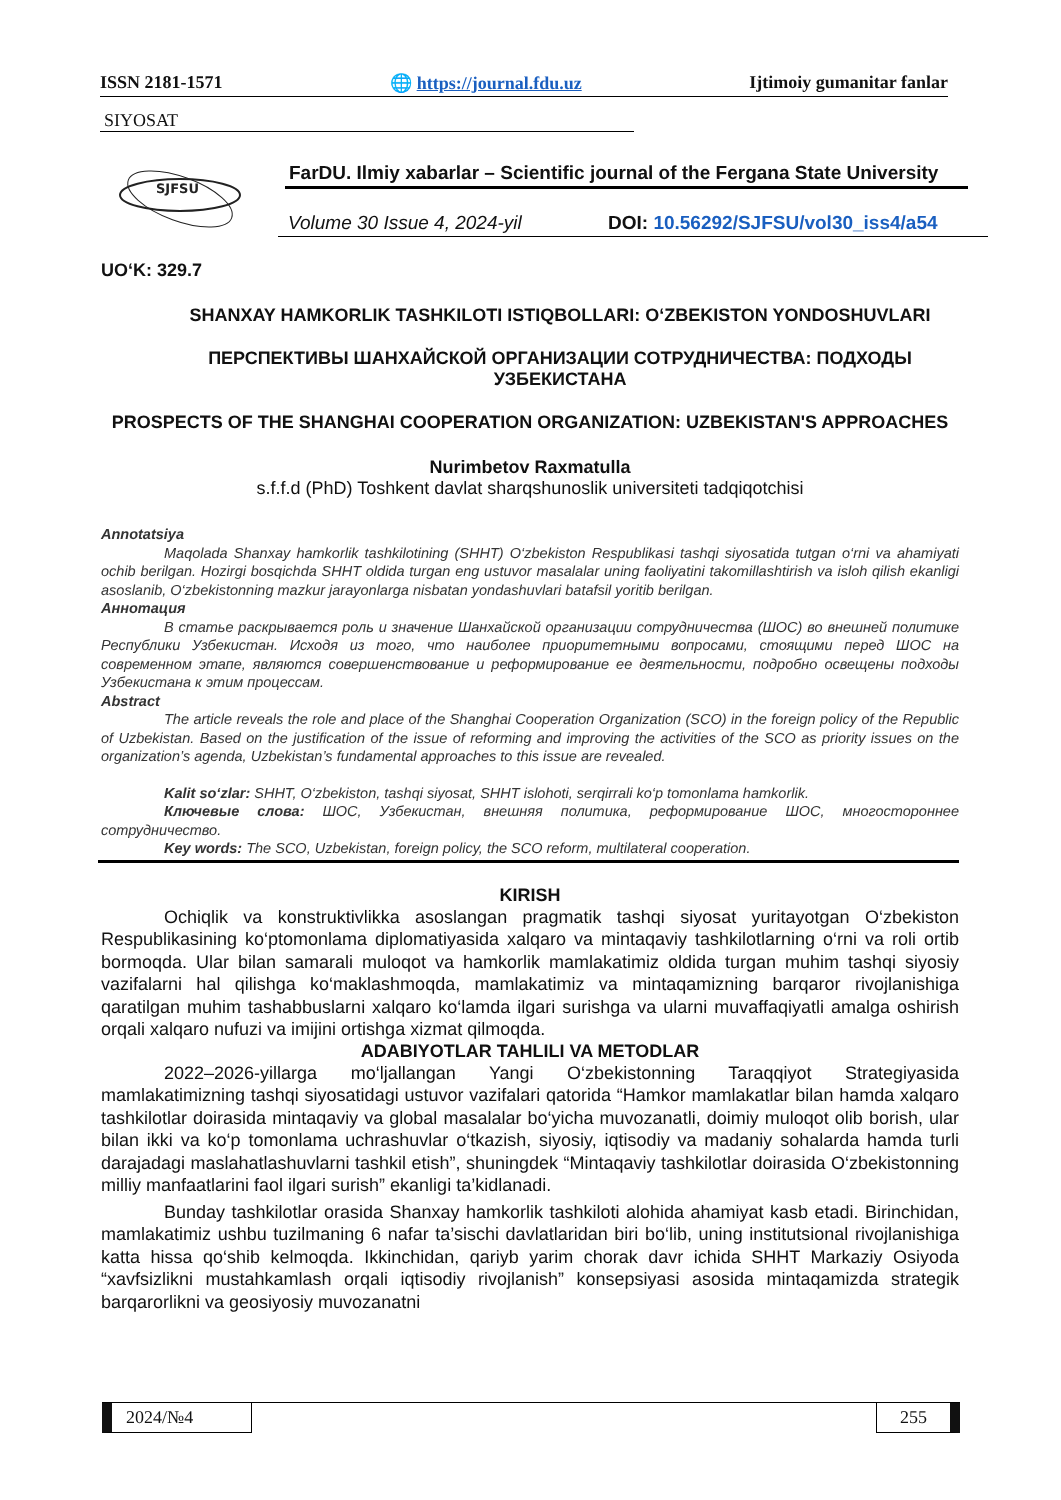ISSN 2181-1571 🌐 https://journal.fdu.uz Ijtimoiy gumanitar fanlar
SIYOSAT
SJFSU
FarDU. Ilmiy xabarlar – Scientific journal of the Fergana State University
Volume 30 Issue 4, 2024-yil DOI: 10.56292/SJFSU/vol30_iss4/a54
UO‘K: 329.7
SHANXAY HAMKORLIK TASHKILOTI ISTIQBOLLARI: O‘ZBEKISTON YONDOSHUVLARI
ПЕРСПЕКТИВЫ ШАНХАЙСКОЙ ОРГАНИЗАЦИИ СОТРУДНИЧЕСТВА: ПОДХОДЫ УЗБЕКИСТАНА
PROSPECTS OF THE SHANGHAI COOPERATION ORGANIZATION: UZBEKISTAN'S APPROACHES
Nurimbetov Raxmatulla
s.f.f.d (PhD) Toshkent davlat sharqshunoslik universiteti tadqiqotchisi
Annotatsiya
Maqolada Shanxay hamkorlik tashkilotining (SHHT) O‘zbekiston Respublikasi tashqi siyosatida tutgan o‘rni va ahamiyati ochib berilgan. Hozirgi bosqichda SHHT oldida turgan eng ustuvor masalalar uning faoliyatini takomillashtirish va isloh qilish ekanligi asoslanib, O‘zbekistonning mazkur jarayonlarga nisbatan yondashuvlari batafsil yoritib berilgan.
Аннотация
В статье раскрывается роль и значение Шанхайской организации сотрудничества (ШОС) во внешней политике Республики Узбекистан. Исходя из того, что наиболее приоритетными вопросами, стоящими перед ШОС на современном этапе, являются совершенствование и реформирование ее деятельности, подробно освещены подходы Узбекистана к этим процессам.
Abstract
The article reveals the role and place of the Shanghai Cooperation Organization (SCO) in the foreign policy of the Republic of Uzbekistan. Based on the justification of the issue of reforming and improving the activities of the SCO as priority issues on the organization’s agenda, Uzbekistan’s fundamental approaches to this issue are revealed.
Kalit so‘zlar: SHHT, O‘zbekiston, tashqi siyosat, SHHT islohoti, serqirrali ko‘p tomonlama hamkorlik.
Ключевые слова: ШОС, Узбекистан, внешняя политика, реформирование ШОС, многостороннее сотрудничество.
Key words: The SCO, Uzbekistan, foreign policy, the SCO reform, multilateral cooperation.
KIRISH
Ochiqlik va konstruktivlikka asoslangan pragmatik tashqi siyosat yuritayotgan O‘zbekiston Respublikasining ko‘ptomonlama diplomatiyasida xalqaro va mintaqaviy tashkilotlarning o‘rni va roli ortib bormoqda. Ular bilan samarali muloqot va hamkorlik mamlakatimiz oldida turgan muhim tashqi siyosiy vazifalarni hal qilishga ko‘maklashmoqda, mamlakatimiz va mintaqamizning barqaror rivojlanishiga qaratilgan muhim tashabbuslarni xalqaro ko‘lamda ilgari surishga va ularni muvaffaqiyatli amalga oshirish orqali xalqaro nufuzi va imijini ortishga xizmat qilmoqda.
ADABIYOTLAR TAHLILI VA METODLAR
2022–2026-yillarga mo‘ljallangan Yangi O‘zbekistonning Taraqqiyot Strategiyasida mamlakatimizning tashqi siyosatidagi ustuvor vazifalari qatorida “Hamkor mamlakatlar bilan hamda xalqaro tashkilotlar doirasida mintaqaviy va global masalalar bo‘yicha muvozanatli, doimiy muloqot olib borish, ular bilan ikki va ko‘p tomonlama uchrashuvlar o‘tkazish, siyosiy, iqtisodiy va madaniy sohalarda hamda turli darajadagi maslahatlashuvlarni tashkil etish”, shuningdek “Mintaqaviy tashkilotlar doirasida O‘zbekistonning milliy manfaatlarini faol ilgari surish” ekanligi ta’kidlanadi.
Bunday tashkilotlar orasida Shanxay hamkorlik tashkiloti alohida ahamiyat kasb etadi. Birinchidan, mamlakatimiz ushbu tuzilmaning 6 nafar ta’sischi davlatlaridan biri bo‘lib, uning institutsional rivojlanishiga katta hissa qo‘shib kelmoqda. Ikkinchidan, qariyb yarim chorak davr ichida SHHT Markaziy Osiyoda “xavfsizlikni mustahkamlash orqali iqtisodiy rivojlanish” konsepsiyasi asosida mintaqamizda strategik barqarorlikni va geosiyosiy muvozanatni
2024/№4 255